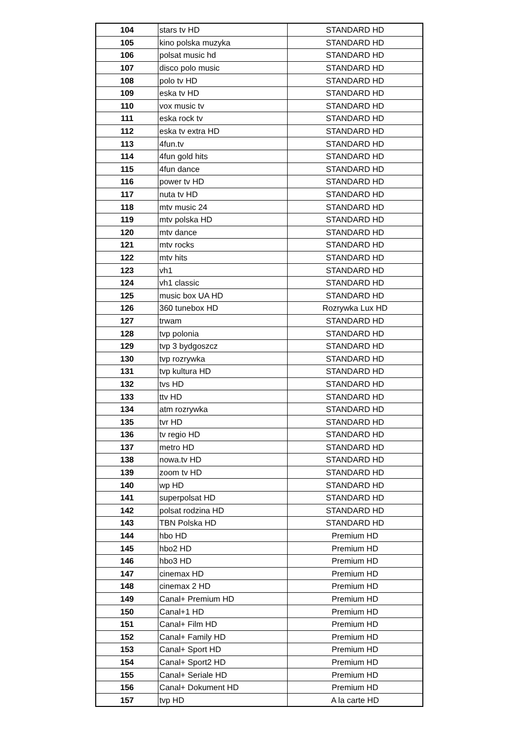| 104 | stars tv HD | STANDARD HD |
| 105 | kino polska muzyka | STANDARD HD |
| 106 | polsat music hd | STANDARD HD |
| 107 | disco polo music | STANDARD HD |
| 108 | polo tv HD | STANDARD HD |
| 109 | eska tv HD | STANDARD HD |
| 110 | vox music tv | STANDARD HD |
| 111 | eska rock tv | STANDARD HD |
| 112 | eska tv extra HD | STANDARD HD |
| 113 | 4fun.tv | STANDARD HD |
| 114 | 4fun gold hits | STANDARD HD |
| 115 | 4fun dance | STANDARD HD |
| 116 | power tv HD | STANDARD HD |
| 117 | nuta tv HD | STANDARD HD |
| 118 | mtv music 24 | STANDARD HD |
| 119 | mtv polska HD | STANDARD HD |
| 120 | mtv dance | STANDARD HD |
| 121 | mtv rocks | STANDARD HD |
| 122 | mtv hits | STANDARD HD |
| 123 | vh1 | STANDARD HD |
| 124 | vh1 classic | STANDARD HD |
| 125 | music box UA HD | STANDARD HD |
| 126 | 360 tunebox HD | Rozrywka Lux HD |
| 127 | trwam | STANDARD HD |
| 128 | tvp polonia | STANDARD HD |
| 129 | tvp 3 bydgoszcz | STANDARD HD |
| 130 | tvp rozrywka | STANDARD HD |
| 131 | tvp kultura HD | STANDARD HD |
| 132 | tvs HD | STANDARD HD |
| 133 | ttv HD | STANDARD HD |
| 134 | atm rozrywka | STANDARD HD |
| 135 | tvr HD | STANDARD HD |
| 136 | tv regio HD | STANDARD HD |
| 137 | metro HD | STANDARD HD |
| 138 | nowa.tv HD | STANDARD HD |
| 139 | zoom tv HD | STANDARD HD |
| 140 | wp HD | STANDARD HD |
| 141 | superpolsat HD | STANDARD HD |
| 142 | polsat rodzina HD | STANDARD HD |
| 143 | TBN Polska HD | STANDARD HD |
| 144 | hbo HD | Premium HD |
| 145 | hbo2 HD | Premium HD |
| 146 | hbo3 HD | Premium HD |
| 147 | cinemax HD | Premium HD |
| 148 | cinemax 2 HD | Premium HD |
| 149 | Canal+ Premium HD | Premium HD |
| 150 | Canal+1 HD | Premium HD |
| 151 | Canal+ Film HD | Premium HD |
| 152 | Canal+ Family HD | Premium HD |
| 153 | Canal+ Sport HD | Premium HD |
| 154 | Canal+ Sport2 HD | Premium HD |
| 155 | Canal+ Seriale HD | Premium HD |
| 156 | Canal+ Dokument HD | Premium HD |
| 157 | tvp HD | A la carte HD |